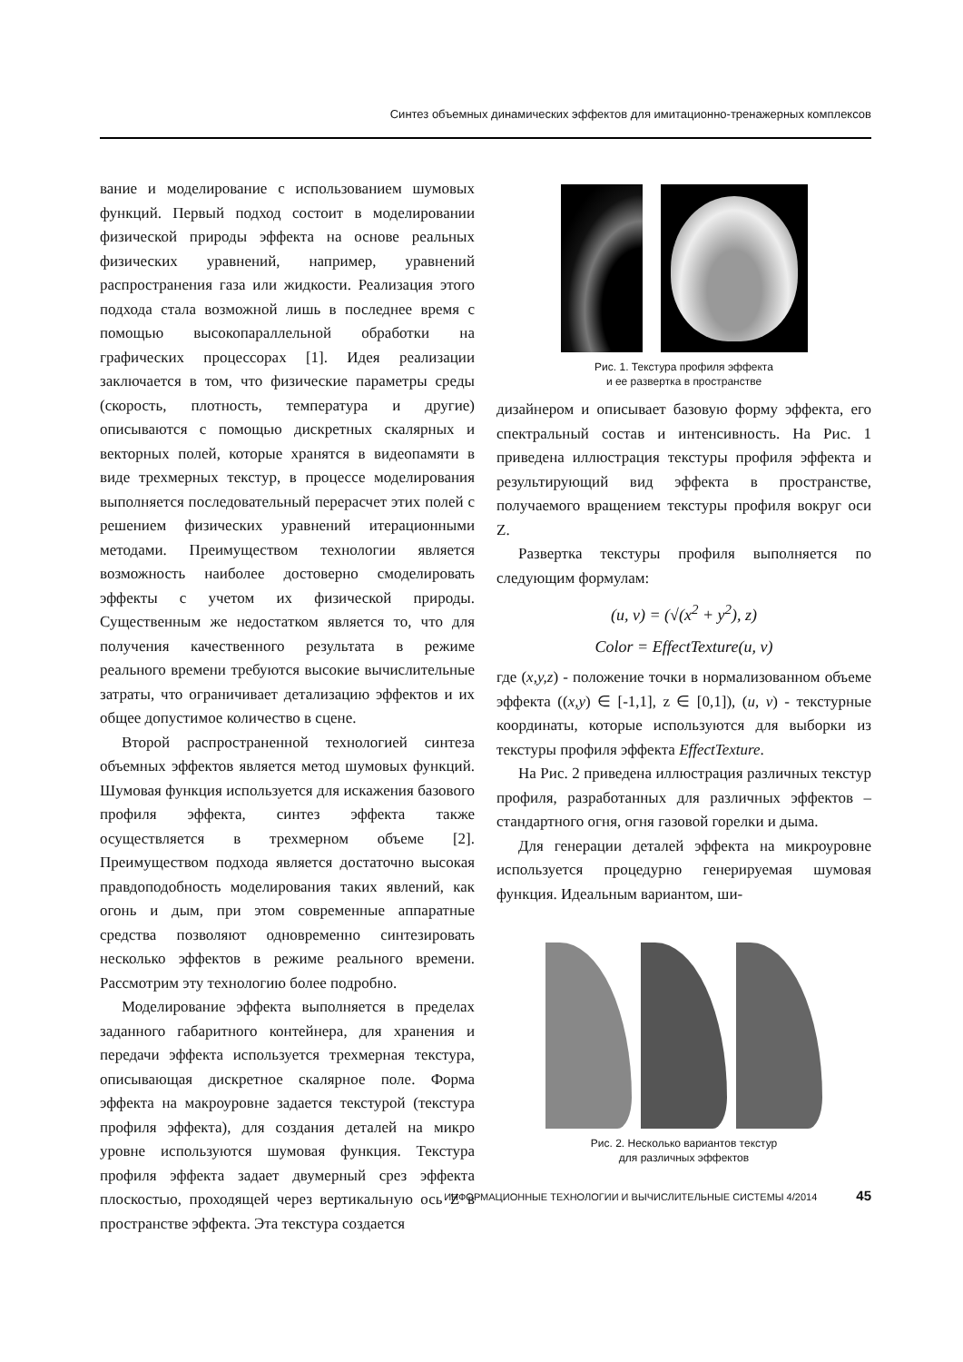Синтез объемных динамических эффектов для имитационно-тренажерных комплексов
вание и моделирование с использованием шумовых функций. Первый подход состоит в моделировании физической природы эффекта на основе реальных физических уравнений, например, уравнений распространения газа или жидкости. Реализация этого подхода стала возможной лишь в последнее время с помощью высокопараллельной обработки на графических процессорах [1]. Идея реализации заключается в том, что физические параметры среды (скорость, плотность, температура и другие) описываются с помощью дискретных скалярных и векторных полей, которые хранятся в видеопамяти в виде трехмерных текстур, в процессе моделирования выполняется последовательный перерасчет этих полей с решением физических уравнений итерационными методами. Преимуществом технологии является возможность наиболее достоверно смоделировать эффекты с учетом их физической природы. Существенным же недостатком является то, что для получения качественного результата в режиме реального времени требуются высокие вычислительные затраты, что ограничивает детализацию эффектов и их общее допустимое количество в сцене.
Второй распространенной технологией синтеза объемных эффектов является метод шумовых функций. Шумовая функция используется для искажения базового профиля эффекта, синтез эффекта также осуществляется в трехмерном объеме [2]. Преимуществом подхода является достаточно высокая правдоподобность моделирования таких явлений, как огонь и дым, при этом современные аппаратные средства позволяют одновременно синтезировать несколько эффектов в режиме реального времени. Рассмотрим эту технологию более подробно.
Моделирование эффекта выполняется в пределах заданного габаритного контейнера, для хранения и передачи эффекта используется трехмерная текстура, описывающая дискретное скалярное поле. Форма эффекта на макроуровне задается текстурой (текстура профиля эффекта), для создания деталей на микро уровне используются шумовая функция. Текстура профиля эффекта задает двумерный срез эффекта плоскостью, проходящей через вертикальную ось Z в пространстве эффекта. Эта текстура создается
Рис. 1. Текстура профиля эффекта
и ее развертка в пространстве
дизайнером и описывает базовую форму эффекта, его спектральный состав и интенсивность. На Рис. 1 приведена иллюстрация текстуры профиля эффекта и результирующий вид эффекта в пространстве, получаемого вращением текстуры профиля вокруг оси Z.
Развертка текстуры профиля выполняется по следующим формулам:
(u, v) = (√(x<sup>2</sup> + y<sup>2</sup>), z)
Color = EffectTexture(u, v)
где (x,y,z) - положение точки в нормализованном объеме эффекта ((x,y) ∈ [-1,1], z ∈ [0,1]), (u, v) - текстурные координаты, которые используются для выборки из текстуры профиля эффекта EffectTexture.
На Рис. 2 приведена иллюстрация различных текстур профиля, разработанных для различных эффектов – стандартного огня, огня газовой горелки и дыма.
Для генерации деталей эффекта на микроуровне используется процедурно генерируемая шумовая функция. Идеальным вариантом, ши-
Рис. 2. Несколько вариантов текстур
для различных эффектов
ИНФОРМАЦИОННЫЕ ТЕХНОЛОГИИ И ВЫЧИСЛИТЕЛЬНЫЕ СИСТЕМЫ 4/2014 45